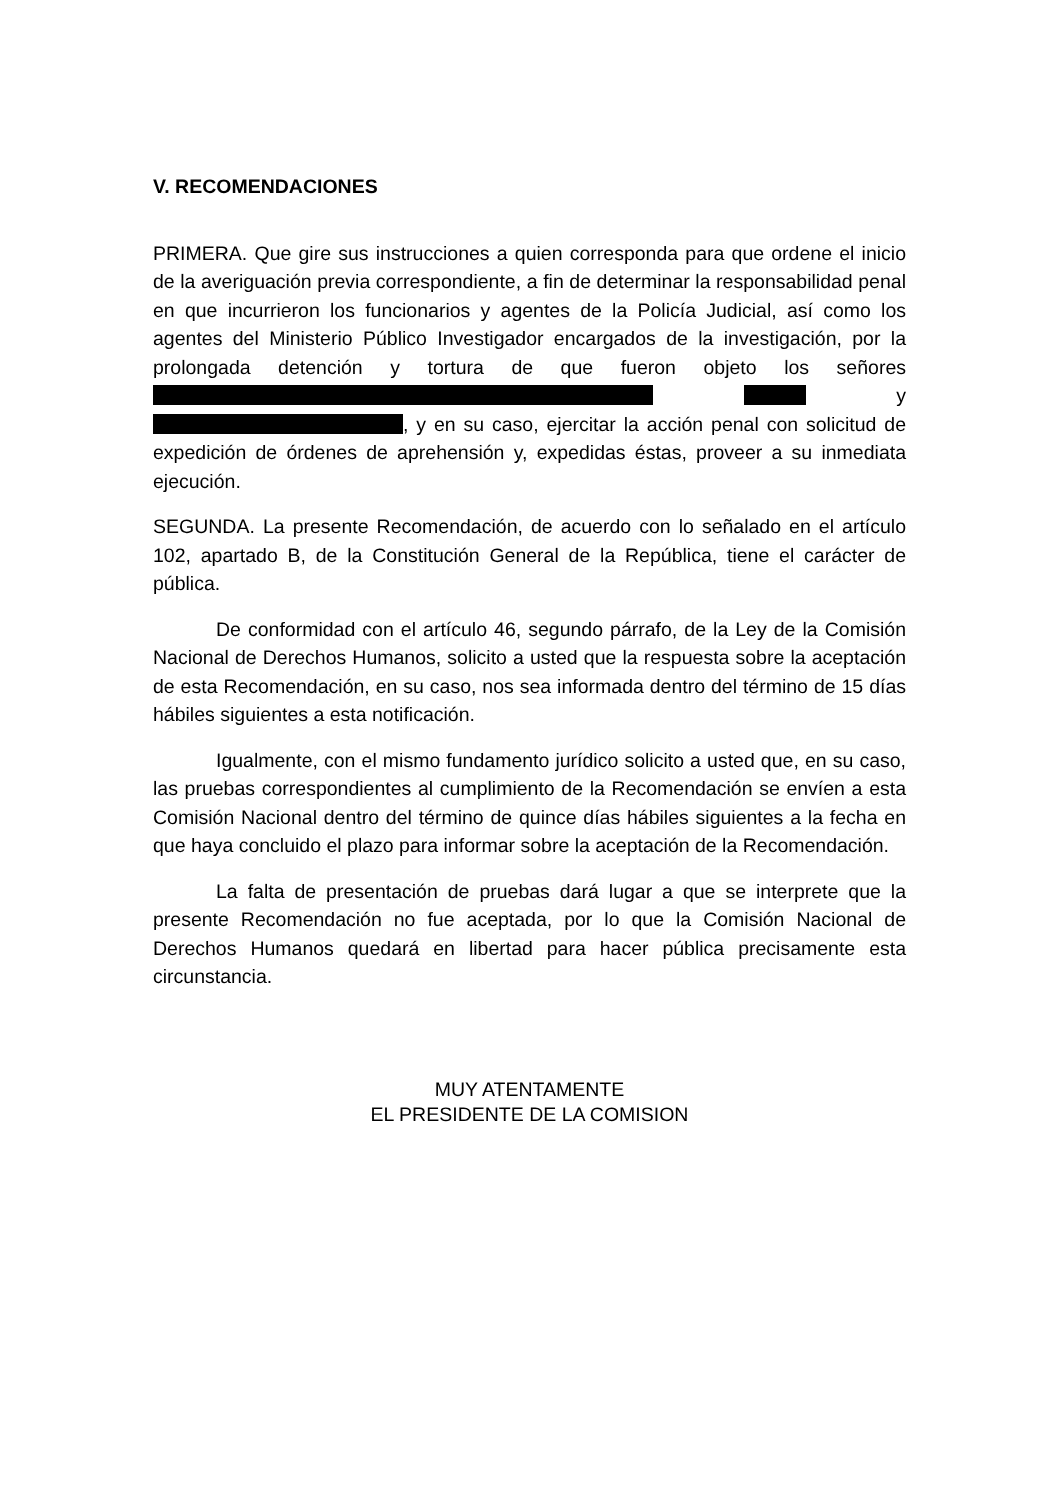V. RECOMENDACIONES
PRIMERA. Que gire sus instrucciones a quien corresponda para que ordene el inicio de la averiguación previa correspondiente, a fin de determinar la responsabilidad penal en que incurrieron los funcionarios y agentes de la Policía Judicial, así como los agentes del Ministerio Público Investigador encargados de la investigación, por la prolongada detención y tortura de que fueron objeto los señores y , y en su caso, ejercitar la acción penal con solicitud de expedición de órdenes de aprehensión y, expedidas éstas, proveer a su inmediata ejecución.
SEGUNDA. La presente Recomendación, de acuerdo con lo señalado en el artículo 102, apartado B, de la Constitución General de la República, tiene el carácter de pública.
De conformidad con el artículo 46, segundo párrafo, de la Ley de la Comisión Nacional de Derechos Humanos, solicito a usted que la respuesta sobre la aceptación de esta Recomendación, en su caso, nos sea informada dentro del término de 15 días hábiles siguientes a esta notificación.
Igualmente, con el mismo fundamento jurídico solicito a usted que, en su caso, las pruebas correspondientes al cumplimiento de la Recomendación se envíen a esta Comisión Nacional dentro del término de quince días hábiles siguientes a la fecha en que haya concluido el plazo para informar sobre la aceptación de la Recomendación.
La falta de presentación de pruebas dará lugar a que se interprete que la presente Recomendación no fue aceptada, por lo que la Comisión Nacional de Derechos Humanos quedará en libertad para hacer pública precisamente esta circunstancia.
MUY ATENTAMENTE
EL PRESIDENTE DE LA COMISION